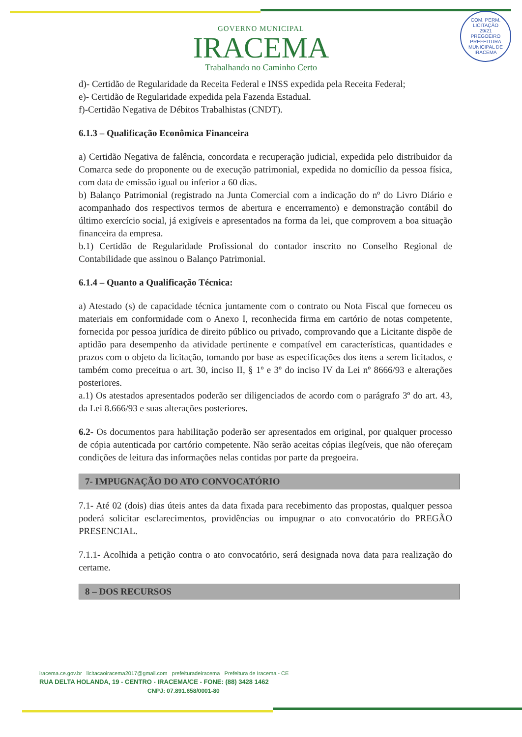GOVERNO MUNICIPAL
IRACEMA
Trabalhando no Caminho Certo
COM. PERM. LICITAÇÃO
29/21
PREGOEIRO
PREFEITURA MUNICIPAL DE IRACEMA
d)- Certidão de Regularidade da Receita Federal e INSS expedida pela Receita Federal;
e)- Certidão de Regularidade expedida pela Fazenda Estadual.
f)-Certidão Negativa de Débitos Trabalhistas (CNDT).
6.1.3 – Qualificação Econômica Financeira
a) Certidão Negativa de falência, concordata e recuperação judicial, expedida pelo distribuidor da Comarca sede do proponente ou de execução patrimonial, expedida no domicílio da pessoa física, com data de emissão igual ou inferior a 60 dias.
b) Balanço Patrimonial (registrado na Junta Comercial com a indicação do nº do Livro Diário e acompanhado dos respectivos termos de abertura e encerramento) e demonstração contábil do último exercício social, já exigíveis e apresentados na forma da lei, que comprovem a boa situação financeira da empresa.
b.1) Certidão de Regularidade Profissional do contador inscrito no Conselho Regional de Contabilidade que assinou o Balanço Patrimonial.
6.1.4 – Quanto a Qualificação Técnica:
a) Atestado (s) de capacidade técnica juntamente com o contrato ou Nota Fiscal que forneceu os materiais em conformidade com o Anexo I, reconhecida firma em cartório de notas competente, fornecida por pessoa jurídica de direito público ou privado, comprovando que a Licitante dispõe de aptidão para desempenho da atividade pertinente e compatível em características, quantidades e prazos com o objeto da licitação, tomando por base as especificações dos itens a serem licitados, e também como preceitua o art. 30, inciso II, § 1º e 3º do inciso IV da Lei nº 8666/93 e alterações posteriores.
a.1) Os atestados apresentados poderão ser diligenciados de acordo com o parágrafo 3º do art. 43, da Lei 8.666/93 e suas alterações posteriores.
6.2- Os documentos para habilitação poderão ser apresentados em original, por qualquer processo de cópia autenticada por cartório competente. Não serão aceitas cópias ilegíveis, que não ofereçam condições de leitura das informações nelas contidas por parte da pregoeira.
7- IMPUGNAÇÃO DO ATO CONVOCATÓRIO
7.1- Até 02 (dois) dias úteis antes da data fixada para recebimento das propostas, qualquer pessoa poderá solicitar esclarecimentos, providências ou impugnar o ato convocatório do PREGÃO PRESENCIAL.
7.1.1- Acolhida a petição contra o ato convocatório, será designada nova data para realização do certame.
8 – DOS RECURSOS
iracema.ce.gov.br licitacaoiracema2017@gmail.com prefeituradeiracema Prefeitura de Iracema - CE
RUA DELTA HOLANDA, 19 - CENTRO - IRACEMA/CE - FONE: (88) 3428 1462
CNPJ: 07.891.658/0001-80